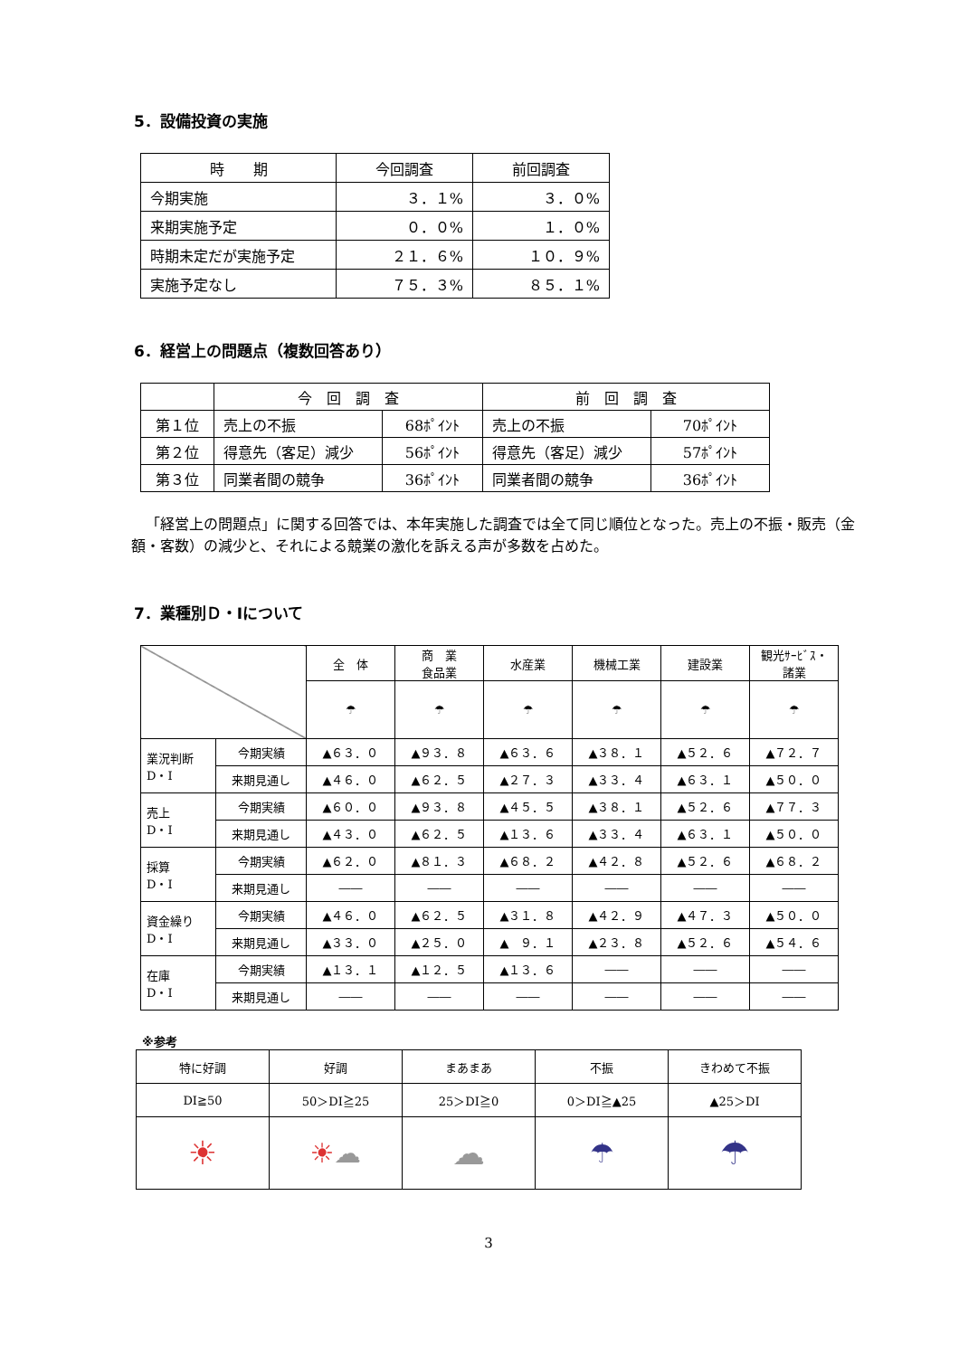5．設備投資の実施
| 時 期 | 今回調査 | 前回調査 |
| --- | --- | --- |
| 今期実施 | ３．１% | ３．０% |
| 来期実施予定 | ０．０% | １．０% |
| 時期未定だが実施予定 | ２１．６% | １０．９% |
| 実施予定なし | ７５．３% | ８５．１% |
6．経営上の問題点（複数回答あり）
| | 今 回 調 査 | | 前 回 調 査 | |
| --- | --- | --- | --- | --- |
| 第１位 | 売上の不振 | 68ﾎﾟｲﾝﾄ | 売上の不振 | 70ﾎﾟｲﾝﾄ |
| 第２位 | 得意先（客足）減少 | 56ﾎﾟｲﾝﾄ | 得意先（客足）減少 | 57ﾎﾟｲﾝﾄ |
| 第３位 | 同業者間の競争 | 36ﾎﾟｲﾝﾄ | 同業者間の競争 | 36ﾎﾟｲﾝﾄ |
「経営上の問題点」に関する回答では、本年実施した調査では全て同じ順位となった。売上の不振・販売（金額・客数）の減少と、それによる競業の激化を訴える声が多数を占めた。
7．業種別Ｄ・Iについて
| | | 全 体 | 商 業 食品業 | 水産業 | 機械工業 | 建設業 | 観光ｻｰﾋﾞｽ・諸業 |
| --- | --- | --- | --- | --- | --- | --- | --- |
| | | ☂ | ☂ | ☂ | ☂ | ☂ | ☂ |
| 業況判断 D・I | 今期実績 | ▲６３．０ | ▲９３．８ | ▲６３．６ | ▲３８．１ | ▲５２．６ | ▲７２．７ |
| | 来期見通し | ▲４６．０ | ▲６２．５ | ▲２７．３ | ▲３３．４ | ▲６３．１ | ▲５０．０ |
| 売上 D・I | 今期実績 | ▲６０．０ | ▲９３．８ | ▲４５．５ | ▲３８．１ | ▲５２．６ | ▲７７．３ |
| | 来期見通し | ▲４３．０ | ▲６２．５ | ▲１３．６ | ▲３３．４ | ▲６３．１ | ▲５０．０ |
| 採算 D・I | 今期実績 | ▲６２．０ | ▲８１．３ | ▲６８．２ | ▲４２．８ | ▲５２．６ | ▲６８．２ |
| | 来期見通し | ―― | ―― | ―― | ―― | ―― | ―― |
| 資金繰り D・I | 今期実績 | ▲４６．０ | ▲６２．５ | ▲３１．８ | ▲４２．９ | ▲４７．３ | ▲５０．０ |
| | 来期見通し | ▲３３．０ | ▲２５．０ | ▲ ９．１ | ▲２３．８ | ▲５２．６ | ▲５４．６ |
| 在庫 D・I | 今期実績 | ▲１３．１ | ▲１２．５ | ▲１３．６ | ―― | ―― | ―― |
| | 来期見通し | ―― | ―― | ―― | ―― | ―― | ―― |
※参考
| 特に好調 | 好調 | まあまあ | 不振 | きわめて不振 |
| DI≧50 | 50＞DI≧25 | 25＞DI≧0 | 0＞DI≧▲25 | ▲25＞DI |
| ☀ | ☀ ☁ | ☁ | ☂ | ☂ |
3